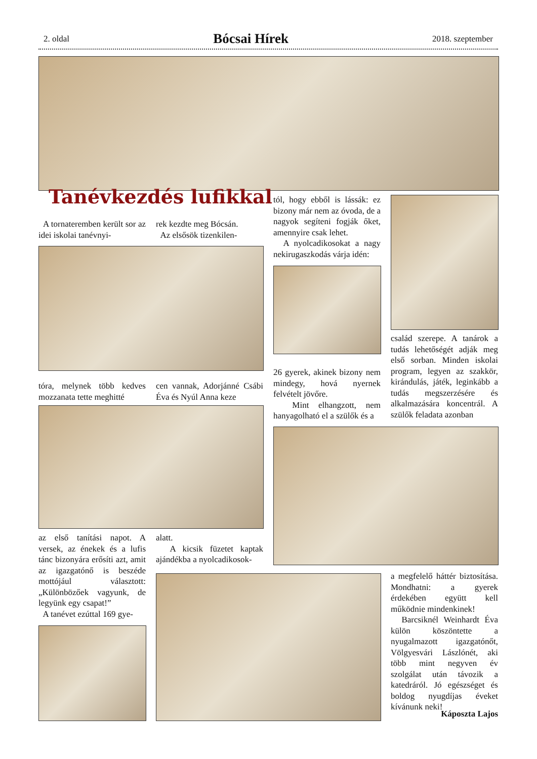2. oldal Bócsai Hírek 2018. szeptember
Tanévkezdés lufikkal
A tornateremben került sor az idei iskolai tanévnyi-
rek kezdte meg Bócsán.
Az elsősök tizenkilen-
tóra, melynek több kedves mozzanata tette meghitté
cen vannak, Adorjánné Csábi Éva és Nyúl Anna keze
az első tanítási napot. A versek, az énekek és a lufis tánc bizonyára erősíti azt, amit az igazgatónő is beszéde mottójául választott: „Különbözőek vagyunk, de legyünk egy csapat!”
A tanévet ezúttal 169 gye-
alatt.
A kicsik füzetet kaptak ajándékba a nyolcadikosok-
tól, hogy ebből is lássák: ez bizony már nem az óvoda, de a nagyok segíteni fogják őket, amennyire csak lehet.
A nyolcadikosokat a nagy nekirugaszkodás várja idén:
26 gyerek, akinek bizony nem mindegy, hová nyernek felvételt jövőre.
Mint elhangzott, nem hanyagolható el a szülők és a
család szerepe. A tanárok a tudás lehetőségét adják meg első sorban. Minden iskolai program, legyen az szakkör, kirándulás, játék, leginkább a tudás megszerzésére és alkalmazására koncentrál. A szülők feladata azonban
a megfelelő háttér biztosítása. Mondhatni: a gyerek érdekében együtt kell működnie mindenkinek!
Barcsiknél Weinhardt Éva külön köszöntette a nyugalmazott igazgatónőt, Völgyesvári Lászlónét, aki több mint negyven év szolgálat után távozik a katedráról. Jó egészséget és boldog nyugdíjas éveket kívánunk neki!
Káposzta Lajos